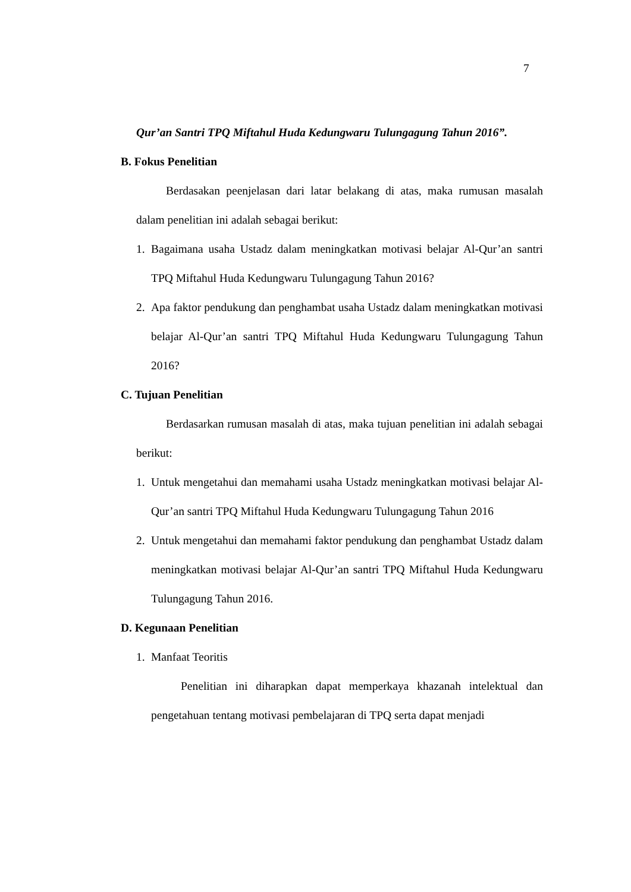7
Qur’an Santri TPQ Miftahul Huda Kedungwaru Tulungagung Tahun 2016”.
B. Fokus Penelitian
Berdasakan peenjelasan dari latar belakang di atas, maka rumusan masalah dalam penelitian ini adalah sebagai berikut:
1. Bagaimana usaha Ustadz dalam meningkatkan motivasi belajar Al-Qur’an santri TPQ Miftahul Huda Kedungwaru Tulungagung Tahun 2016?
2. Apa faktor pendukung dan penghambat usaha Ustadz dalam meningkatkan motivasi belajar Al-Qur’an santri TPQ Miftahul Huda Kedungwaru Tulungagung Tahun 2016?
C. Tujuan Penelitian
Berdasarkan rumusan masalah di atas, maka tujuan penelitian ini adalah sebagai berikut:
1. Untuk mengetahui dan memahami usaha Ustadz meningkatkan motivasi belajar Al-Qur’an santri TPQ Miftahul Huda Kedungwaru Tulungagung Tahun 2016
2. Untuk mengetahui dan memahami faktor pendukung dan penghambat Ustadz dalam meningkatkan motivasi belajar Al-Qur’an santri TPQ Miftahul Huda Kedungwaru Tulungagung Tahun 2016.
D. Kegunaan Penelitian
1. Manfaat Teoritis
Penelitian ini diharapkan dapat memperkaya khazanah intelektual dan pengetahuan tentang motivasi pembelajaran di TPQ serta dapat menjadi